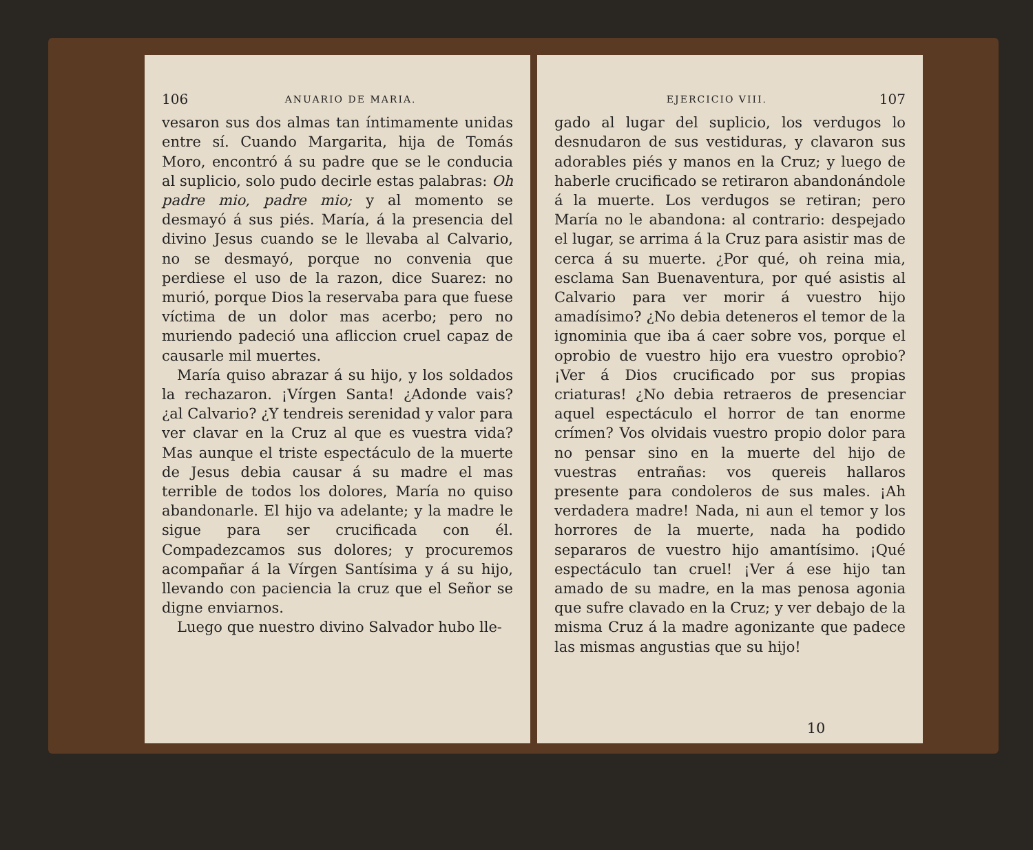106 ANUARIO DE MARIA.
vesaron sus dos almas tan íntimamente unidas entre sí. Cuando Margarita, hija de Tomás Moro, encontró á su padre que se le conducia al suplicio, solo pudo decirle estas palabras: Oh padre mio, padre mio; y al momento se desmayó á sus piés. María, á la presencia del divino Jesus cuando se le llevaba al Calvario, no se desmayó, porque no convenia que perdiese el uso de la razon, dice Suarez: no murió, porque Dios la reservaba para que fuese víctima de un dolor mas acerbo; pero no muriendo padeció una afliccion cruel capaz de causarle mil muertes.
María quiso abrazar á su hijo, y los soldados la rechazaron. ¡Vírgen Santa! ¿Adonde vais? ¿al Calvario? ¿Y tendreis serenidad y valor para ver clavar en la Cruz al que es vuestra vida? Mas aunque el triste espectáculo de la muerte de Jesus debia causar á su madre el mas terrible de todos los dolores, María no quiso abandonarle. El hijo va adelante; y la madre le sigue para ser crucificada con él. Compadezcamos sus dolores; y procuremos acompañar á la Vírgen Santísima y á su hijo, llevando con paciencia la cruz que el Señor se digne enviarnos.
Luego que nuestro divino Salvador hubo lle-
EJERCICIO VIII. 107
gado al lugar del suplicio, los verdugos lo desnudaron de sus vestiduras, y clavaron sus adorables piés y manos en la Cruz; y luego de haberle crucificado se retiraron abandonándole á la muerte. Los verdugos se retiran; pero María no le abandona: al contrario: despejado el lugar, se arrima á la Cruz para asistir mas de cerca á su muerte. ¿Por qué, oh reina mia, esclama San Buenaventura, por qué asistis al Calvario para ver morir á vuestro hijo amadísimo? ¿No debia deteneros el temor de la ignominia que iba á caer sobre vos, porque el oprobio de vuestro hijo era vuestro oprobio? ¡Ver á Dios crucificado por sus propias criaturas! ¿No debia retraeros de presenciar aquel espectáculo el horror de tan enorme crímen? Vos olvidais vuestro propio dolor para no pensar sino en la muerte del hijo de vuestras entrañas: vos quereis hallaros presente para condoleros de sus males. ¡Ah verdadera madre! Nada, ni aun el temor y los horrores de la muerte, nada ha podido separaros de vuestro hijo amantísimo. ¡Qué espectáculo tan cruel! ¡Ver á ese hijo tan amado de su madre, en la mas penosa agonia que sufre clavado en la Cruz; y ver debajo de la misma Cruz á la madre agonizante que padece las mismas angustias que su hijo!
10